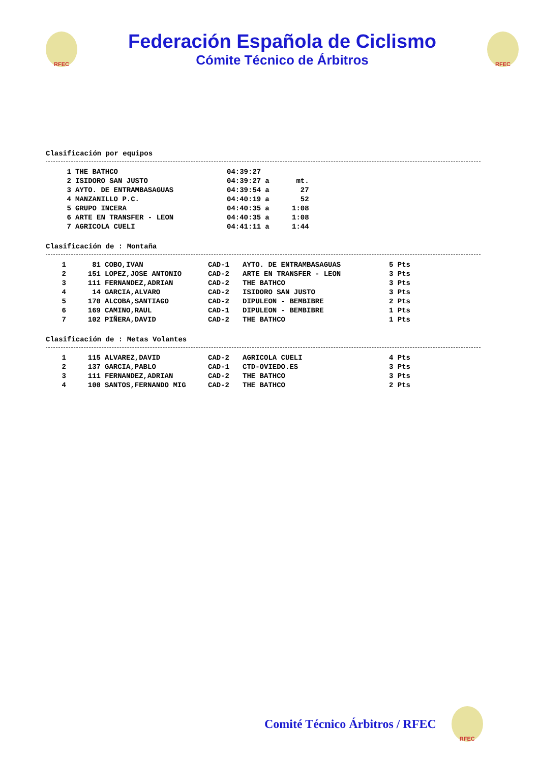RFEC
Federación Española de Ciclismo
Cómite Técnico de Árbitros
RFEC
Clasificación por equipos
| 1 | THE BATHCO | 04:39:27 | | |
| 2 | ISIDORO SAN JUSTO | 04:39:27 | a | mt. |
| 3 | AYTO. DE ENTRAMBASAGUAS | 04:39:54 | a | 27 |
| 4 | MANZANILLO P.C. | 04:40:19 | a | 52 |
| 5 | GRUPO INCERA | 04:40:35 | a | 1:08 |
| 6 | ARTE EN TRANSFER - LEON | 04:40:35 | a | 1:08 |
| 7 | AGRICOLA CUELI | 04:41:11 | a | 1:44 |
Clasificación de : Montaña
| 1 | 81 | COBO,IVAN | CAD-1 | AYTO. DE ENTRAMBASAGUAS | 5 Pts |
| 2 | 151 | LOPEZ,JOSE ANTONIO | CAD-2 | ARTE EN TRANSFER - LEON | 3 Pts |
| 3 | 111 | FERNANDEZ,ADRIAN | CAD-2 | THE BATHCO | 3 Pts |
| 4 | 14 | GARCIA,ALVARO | CAD-2 | ISIDORO SAN JUSTO | 3 Pts |
| 5 | 170 | ALCOBA,SANTIAGO | CAD-2 | DIPULEON - BEMBIBRE | 2 Pts |
| 6 | 169 | CAMINO,RAUL | CAD-1 | DIPULEON - BEMBIBRE | 1 Pts |
| 7 | 102 | PIÑERA,DAVID | CAD-2 | THE BATHCO | 1 Pts |
Clasificación de : Metas Volantes
| 1 | 115 | ALVAREZ,DAVID | CAD-2 | AGRICOLA CUELI | 4 Pts |
| 2 | 137 | GARCIA,PABLO | CAD-1 | CTD-OVIEDO.ES | 3 Pts |
| 3 | 111 | FERNANDEZ,ADRIAN | CAD-2 | THE BATHCO | 3 Pts |
| 4 | 100 | SANTOS,FERNANDO MIG | CAD-2 | THE BATHCO | 2 Pts |
Comité Técnico Árbitros / RFEC
RFEC